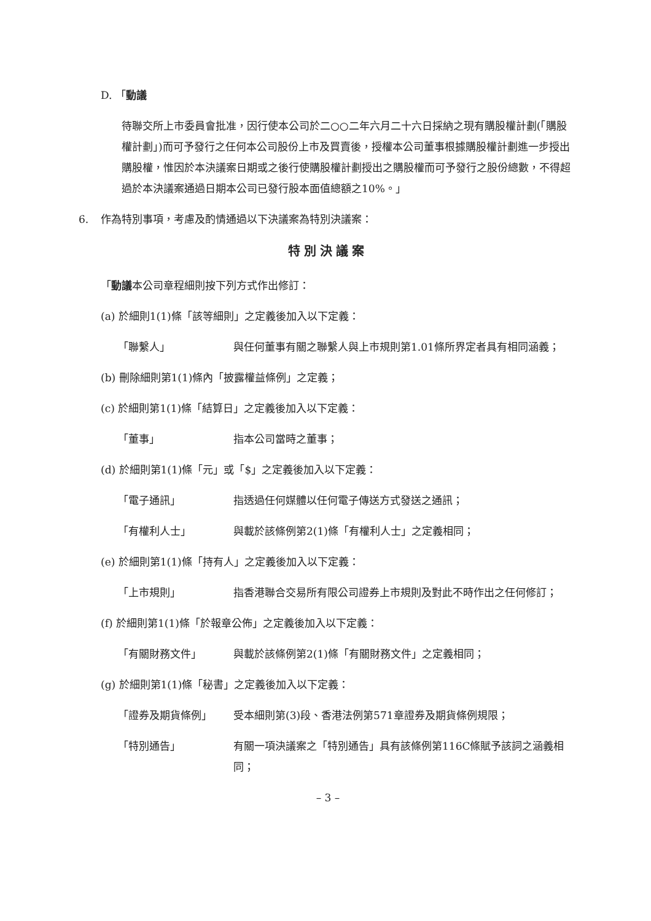D. 「動議
待聯交所上市委員會批准，因行使本公司於二○○二年六月二十六日採納之現有購股權計劃(「購股權計劃」)而可予發行之任何本公司股份上市及買賣後，授權本公司董事根據購股權計劃進一步授出購股權，惟因於本決議案日期或之後行使購股權計劃授出之購股權而可予發行之股份總數，不得超過於本決議案通過日期本公司已發行股本面值總額之10%。」
6. 作為特別事項，考慮及酌情通過以下決議案為特別決議案：
特別決議案
「動議本公司章程細則按下列方式作出修訂：
(a) 於細則1(1)條「該等細則」之定義後加入以下定義：
「聯繫人」 與任何董事有關之聯繫人與上市規則第1.01條所界定者具有相同涵義；
(b) 刪除細則第1(1)條內「披露權益條例」之定義；
(c) 於細則第1(1)條「結算日」之定義後加入以下定義：
「董事」 指本公司當時之董事；
(d) 於細則第1(1)條「元」或「$」之定義後加入以下定義：
「電子通訊」 指透過任何媒體以任何電子傳送方式發送之通訊；
「有權利人士」 與載於該條例第2(1)條「有權利人士」之定義相同；
(e) 於細則第1(1)條「持有人」之定義後加入以下定義：
「上市規則」 指香港聯合交易所有限公司證券上市規則及對此不時作出之任何修訂；
(f) 於細則第1(1)條「於報章公佈」之定義後加入以下定義：
「有關財務文件」 與載於該條例第2(1)條「有關財務文件」之定義相同；
(g) 於細則第1(1)條「秘書」之定義後加入以下定義：
「證券及期貨條例」 受本細則第(3)段、香港法例第571章證券及期貨條例規限；
「特別通告」 有關一項決議案之「特別通告」具有該條例第116C條賦予該詞之涵義相同；
– 3 –